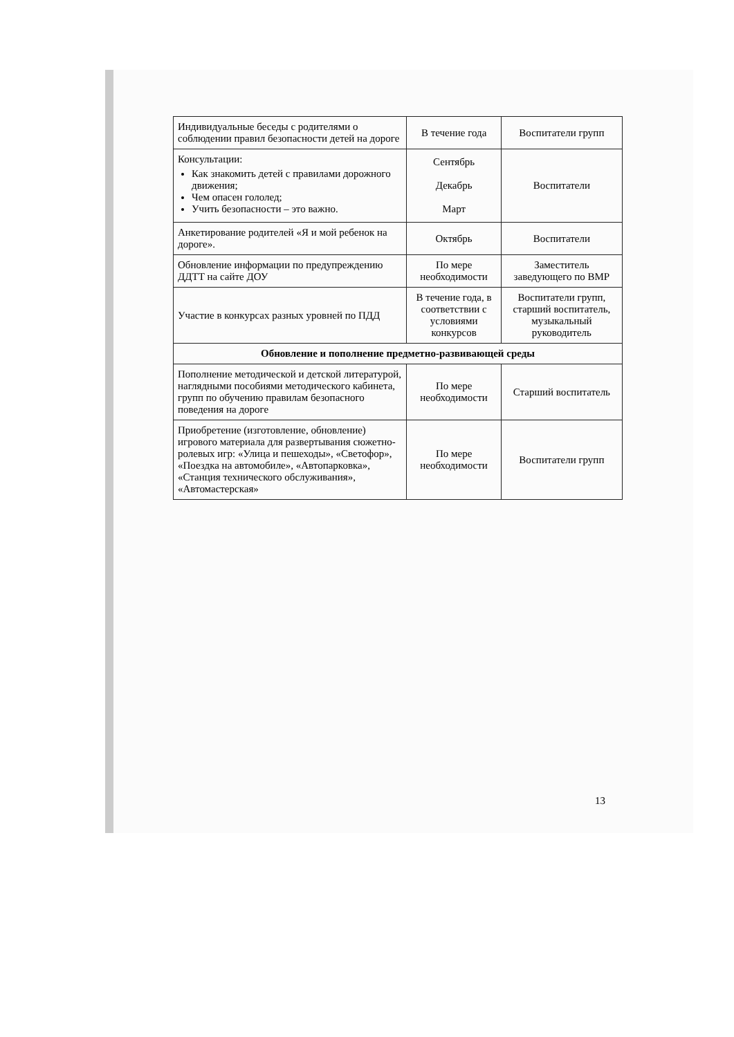| Индивидуальные беседы с родителями о соблюдении правил безопасности детей на дороге | В течение года | Воспитатели групп |
| Консультации: Как знакомить детей с правилами дорожного движения; Чем опасен гололед; Учить безопасности – это важно. | Сентябрь Декабрь Март | Воспитатели |
| Анкетирование родителей «Я и мой ребенок на дороге». | Октябрь | Воспитатели |
| Обновление информации по предупреждению ДДТТ на сайте ДОУ | По мере необходимости | Заместитель заведующего по ВМР |
| Участие в конкурсах разных уровней по ПДД | В течение года, в соответствии с условиями конкурсов | Воспитатели групп, старший воспитатель, музыкальный руководитель |
| Обновление и пополнение предметно-развивающей среды | | |
| Пополнение методической и детской литературой, наглядными пособиями методического кабинета, групп по обучению правилам безопасного поведения на дороге | По мере необходимости | Старший воспитатель |
| Приобретение (изготовление, обновление) игрового материала для развертывания сюжетно-ролевых игр: «Улица и пешеходы», «Светофор», «Поездка на автомобиле», «Автопарковка», «Станция технического обслуживания», «Автомастерская» | По мере необходимости | Воспитатели групп |
13